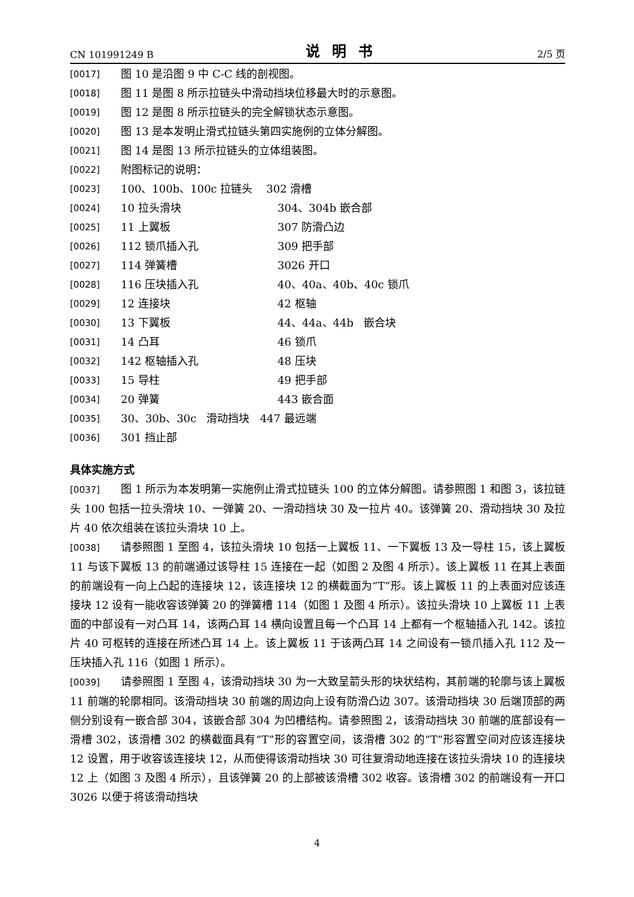CN 101991249 B 说明书 2/5 页
[0017] 图 10 是沿图 9 中 C-C 线的剖视图。
[0018] 图 11 是图 8 所示拉链头中滑动挡块位移最大时的示意图。
[0019] 图 12 是图 8 所示拉链头的完全解锁状态示意图。
[0020] 图 13 是本发明止滑式拉链头第四实施例的立体分解图。
[0021] 图 14 是图 13 所示拉链头的立体组装图。
[0022] 附图标记的说明：
[0023] 100、100b、100c 拉链头 302 滑槽
[0024] 10 拉头滑块 304、304b 嵌合部
[0025] 11 上翼板 307 防滑凸边
[0026] 112 锁爪插入孔 309 把手部
[0027] 114 弹簧槽 3026 开口
[0028] 116 压块插入孔 40、40a、40b、40c 锁爪
[0029] 12 连接块 42 枢轴
[0030] 13 下翼板 44、44a、44b 嵌合块
[0031] 14 凸耳 46 锁爪
[0032] 142 枢轴插入孔 48 压块
[0033] 15 导柱 49 把手部
[0034] 20 弹簧 443 嵌合面
[0035] 30、30b、30c 滑动挡块 447 最远端
[0036] 301 挡止部
具体实施方式
[0037] 图 1 所示为本发明第一实施例止滑式拉链头 100 的立体分解图。请参照图 1 和图 3，该拉链头 100 包括一拉头滑块 10、一弹簧 20、一滑动挡块 30 及一拉片 40。该弹簧 20、滑动挡块 30 及拉片 40 依次组装在该拉头滑块 10 上。
[0038] 请参照图 1 至图 4，该拉头滑块 10 包括一上翼板 11、一下翼板 13 及一导柱 15，该上翼板 11 与该下翼板 13 的前端通过该导柱 15 连接在一起（如图 2 及图 4 所示）。该上翼板 11 在其上表面的前端设有一向上凸起的连接块 12，该连接块 12 的横截面为“T”形。该上翼板 11 的上表面对应该连接块 12 设有一能收容该弹簧 20 的弹簧槽 114（如图 1 及图 4 所示）。该拉头滑块 10 上翼板 11 上表面的中部设有一对凸耳 14，该两凸耳 14 横向设置且每一个凸耳 14 上都有一个枢轴插入孔 142。该拉片 40 可枢转的连接在所述凸耳 14 上。该上翼板 11 于该两凸耳 14 之间设有一锁爪插入孔 112 及一压块插入孔 116（如图 1 所示）。
[0039] 请参照图 1 至图 4，该滑动挡块 30 为一大致呈箭头形的块状结构，其前端的轮廓与该上翼板 11 前端的轮廓相同。该滑动挡块 30 前端的周边向上设有防滑凸边 307。该滑动挡块 30 后端顶部的两侧分别设有一嵌合部 304，该嵌合部 304 为凹槽结构。请参照图 2，该滑动挡块 30 前端的底部设有一滑槽 302，该滑槽 302 的横截面具有“T”形的容置空间，该滑槽 302 的“T”形容置空间对应该连接块 12 设置，用于收容该连接块 12，从而使得该滑动挡块 30 可往复滑动地连接在该拉头滑块 10 的连接块 12 上（如图 3 及图 4 所示），且该弹簧 20 的上部被该滑槽 302 收容。该滑槽 302 的前端设有一开口 3026 以便于将该滑动挡块
4